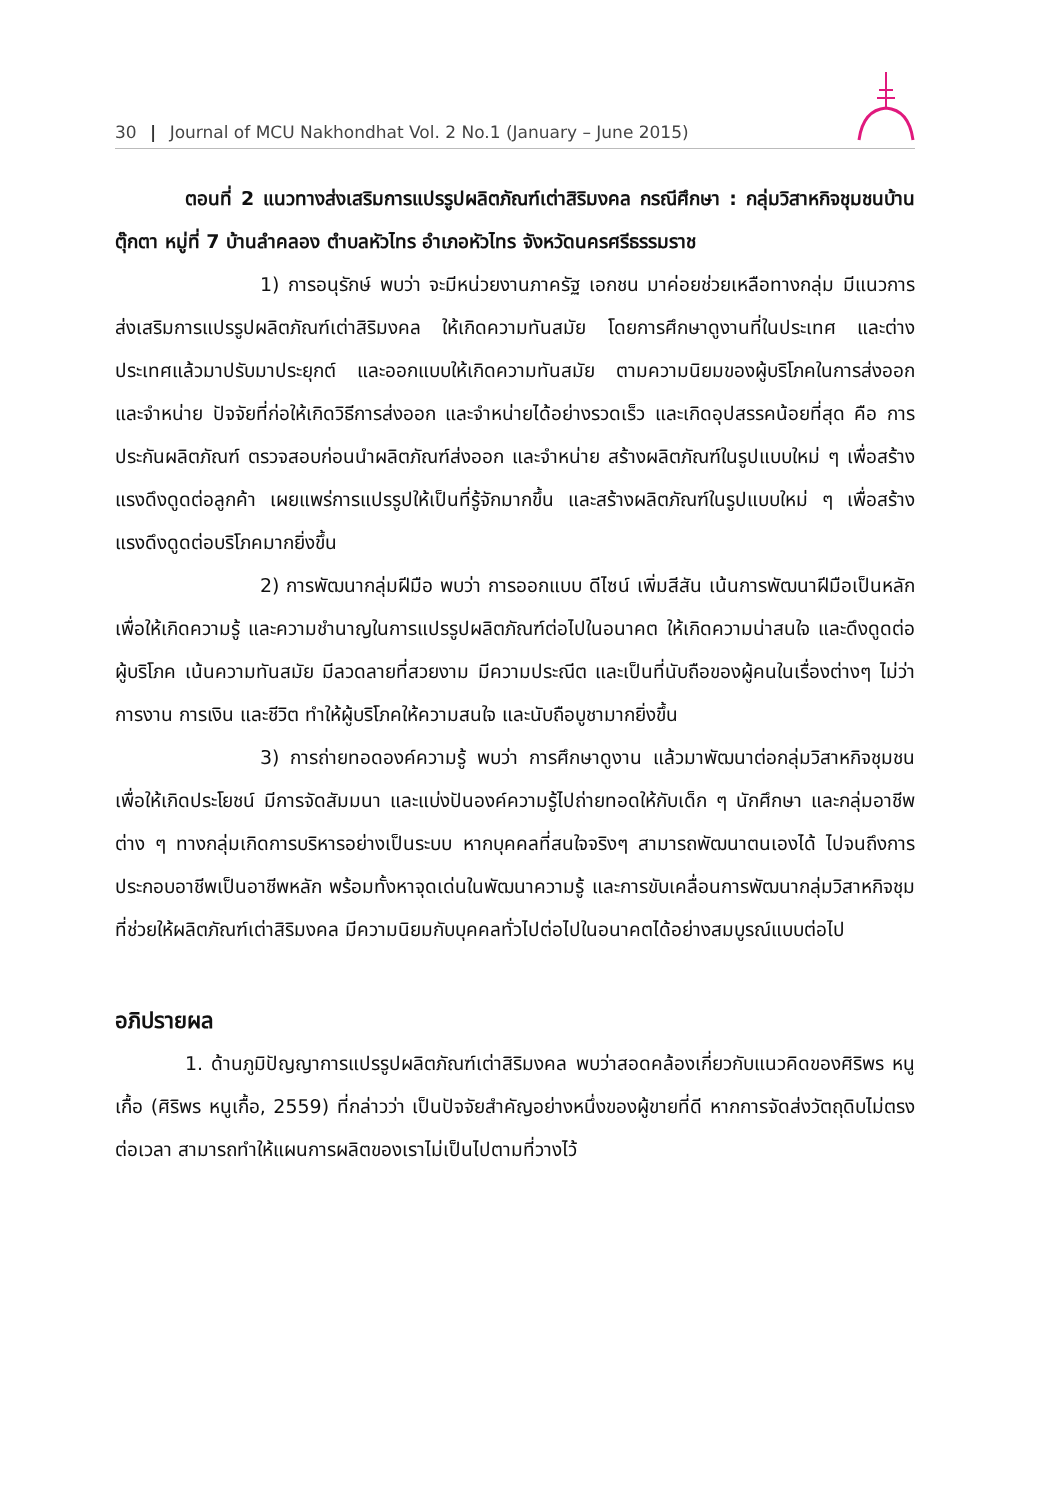30 | Journal of MCU Nakhondhat Vol. 2 No.1 (January – June 2015)
ตอนที่ 2 แนวทางส่งเสริมการแปรรูปผลิตภัณฑ์เต่าสิริมงคล กรณีศึกษา : กลุ่มวิสาหกิจชุมชนบ้านตุ๊กตา หมู่ที่ 7 บ้านลำคลอง ตำบลหัวไทร อำเภอหัวไทร จังหวัดนครศรีธรรมราช
1) การอนุรักษ์ พบว่า จะมีหน่วยงานภาครัฐ เอกชน มาค่อยช่วยเหลือทางกลุ่ม มีแนวการส่งเสริมการแปรรูปผลิตภัณฑ์เต่าสิริมงคล ให้เกิดความทันสมัย โดยการศึกษาดูงานที่ในประเทศ และต่างประเทศแล้วมาปรับมาประยุกต์ และออกแบบให้เกิดความทันสมัย ตามความนิยมของผู้บริโภคในการส่งออก และจำหน่าย ปัจจัยที่ก่อให้เกิดวิธีการส่งออก และจำหน่ายได้อย่างรวดเร็ว และเกิดอุปสรรคน้อยที่สุด คือ การประกันผลิตภัณฑ์ ตรวจสอบก่อนนำผลิตภัณฑ์ส่งออก และจำหน่าย สร้างผลิตภัณฑ์ในรูปแบบใหม่ ๆ เพื่อสร้างแรงดึงดูดต่อลูกค้า เผยแพร่การแปรรูปให้เป็นที่รู้จักมากขึ้น และสร้างผลิตภัณฑ์ในรูปแบบใหม่ ๆ เพื่อสร้างแรงดึงดูดต่อบริโภคมากยิ่งขึ้น
2) การพัฒนากลุ่มฝีมือ พบว่า การออกแบบ ดีไซน์ เพิ่มสีสัน เน้นการพัฒนาฝีมือเป็นหลักเพื่อให้เกิดความรู้ และความชำนาญในการแปรรูปผลิตภัณฑ์ต่อไปในอนาคต ให้เกิดความน่าสนใจ และดึงดูดต่อผู้บริโภค เน้นความทันสมัย มีลวดลายที่สวยงาม มีความประณีต และเป็นที่นับถือของผู้คนในเรื่องต่างๆ ไม่ว่า การงาน การเงิน และชีวิต ทำให้ผู้บริโภคให้ความสนใจ และนับถือบูชามากยิ่งขึ้น
3) การถ่ายทอดองค์ความรู้ พบว่า การศึกษาดูงาน แล้วมาพัฒนาต่อกลุ่มวิสาหกิจชุมชนเพื่อให้เกิดประโยชน์ มีการจัดสัมมนา และแบ่งปันองค์ความรู้ไปถ่ายทอดให้กับเด็ก ๆ นักศึกษา และกลุ่มอาชีพต่าง ๆ ทางกลุ่มเกิดการบริหารอย่างเป็นระบบ หากบุคคลที่สนใจจริงๆ สามารถพัฒนาตนเองได้ ไปจนถึงการประกอบอาชีพเป็นอาชีพหลัก พร้อมทั้งหาจุดเด่นในพัฒนาความรู้ และการขับเคลื่อนการพัฒนากลุ่มวิสาหกิจชุมที่ช่วยให้ผลิตภัณฑ์เต่าสิริมงคล มีความนิยมกับบุคคลทั่วไปต่อไปในอนาคตได้อย่างสมบูรณ์แบบต่อไป
อภิปรายผล
1. ด้านภูมิปัญญาการแปรรูปผลิตภัณฑ์เต่าสิริมงคล พบว่าสอดคล้องเกี่ยวกับแนวคิดของศิริพร หนูเกื้อ (ศิริพร หนูเกื้อ, 2559) ที่กล่าวว่า เป็นปัจจัยสำคัญอย่างหนึ่งของผู้ขายที่ดี หากการจัดส่งวัตถุดิบไม่ตรงต่อเวลา สามารถทำให้แผนการผลิตของเราไม่เป็นไปตามที่วางไว้